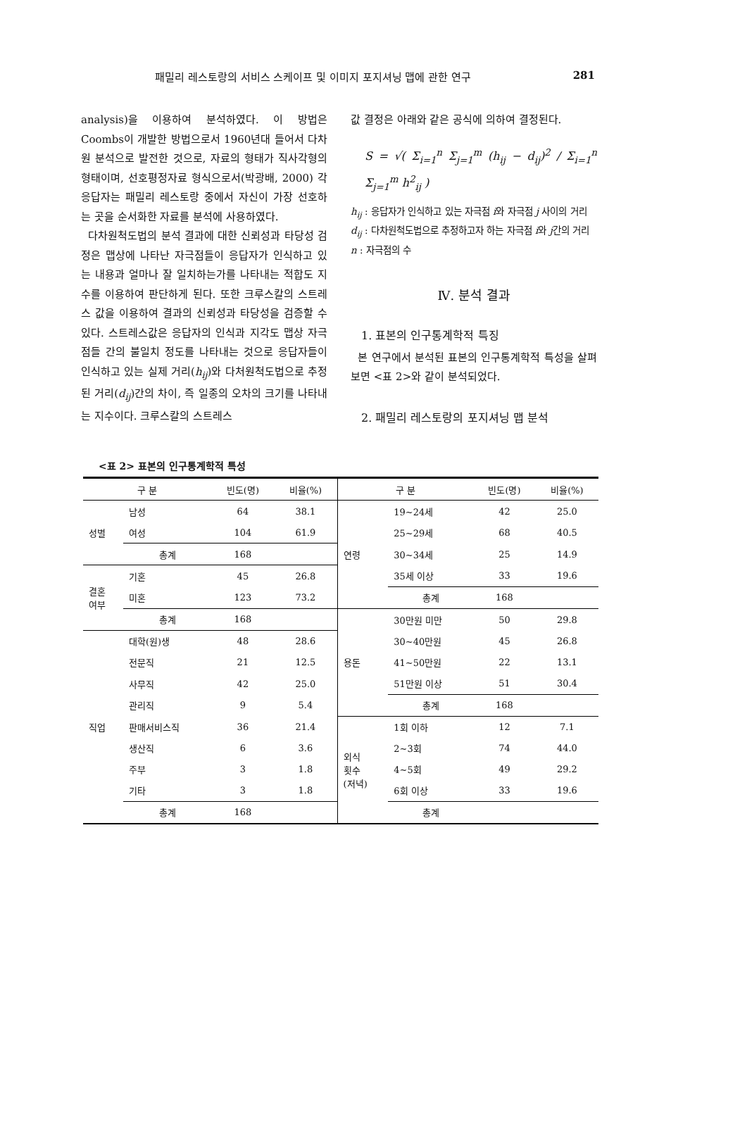패밀리 레스토랑의 서비스 스케이프 및 이미지 포지셔닝 맵에 관한 연구 281
analysis)을 이용하여 분석하였다. 이 방법은 Coombs이 개발한 방법으로서 1960년대 들어서 다차원 분석으로 발전한 것으로, 자료의 형태가 직사각형의 형태이며, 선호평정자료 형식으로서(박광배, 2000) 각 응답자는 패밀리 레스토랑 중에서 자신이 가장 선호하는 곳을 순서화한 자료를 분석에 사용하였다.
다차원척도법의 분석 결과에 대한 신뢰성과 타당성 검정은 맵상에 나타난 자극점들이 응답자가 인식하고 있는 내용과 얼마나 잘 일치하는가를 나타내는 적합도 지수를 이용하여 판단하게 된다. 또한 크루스칼의 스트레스 값을 이용하여 결과의 신뢰성과 타당성을 검증할 수 있다. 스트레스값은 응답자의 인식과 지각도 맵상 자극점들 간의 불일치 정도를 나타내는 것으로 응답자들이 인식하고 있는 실제 거리(h<sub>ij</sub>)와 다처원척도법으로 추정된 거리(d<sub>ij</sub>)간의 차이, 즉 일종의 오차의 크기를 나타내는 지수이다. 크루스칼의 스트레스
값 결정은 아래와 같은 공식에 의하여 결정된다.
S = √( Σ<sub>i=1</sub><sup>n</sup> Σ<sub>j=1</sub><sup>m</sup> (h<sub>ij</sub> − d<sub>ij</sub>)<sup>2</sup> / Σ<sub>i=1</sub><sup>n</sup> Σ<sub>j=1</sub><sup>m</sup> h<sup>2</sup><sub>ij</sub> )
h<sub>ij</sub> : 응답자가 인식하고 있는 자극점 i와 자극점 j 사이의 거리
d<sub>ij</sub> : 다차원척도법으로 추정하고자 하는 자극점 i와 j간의 거리
n : 자극점의 수
Ⅳ. 분석 결과
1. 표본의 인구통계학적 특징
본 연구에서 분석된 표본의 인구통계학적 특성을 살펴보면 <표 2>와 같이 분석되었다.
2. 패밀리 레스토랑의 포지셔닝 맵 분석
<표 2> 표본의 인구통계학적 특성
| 구 분 | | 빈도(명) | 비율(%) | 구 분 | | 빈도(명) | 비율(%) |
| --- | --- | --- | --- | --- | --- | --- | --- |
| 성별 | 남성 | 64 | 38.1 | 연령 | 19~24세 | 42 | 25.0 |
| | 여성 | 104 | 61.9 | | 25~29세 | 68 | 40.5 |
| | 총계 | 168 | | | 30~34세 | 25 | 14.9 |
| 결혼 여부 | 기혼 | 45 | 26.8 | | 35세 이상 | 33 | 19.6 |
| | 미혼 | 123 | 73.2 | | 총계 | 168 | |
| | 총계 | 168 | | 용돈 | 30만원 미만 | 50 | 29.8 |
| 직업 | 대학(원)생 | 48 | 28.6 | | 30~40만원 | 45 | 26.8 |
| | 전문직 | 21 | 12.5 | | 41~50만원 | 22 | 13.1 |
| | 사무직 | 42 | 25.0 | | 51만원 이상 | 51 | 30.4 |
| | 관리직 | 9 | 5.4 | | 총계 | 168 | |
| | 판매서비스직 | 36 | 21.4 | 외식 횟수 (저녁) | 1회 이하 | 12 | 7.1 |
| | 생산직 | 6 | 3.6 | | 2~3회 | 74 | 44.0 |
| | 주부 | 3 | 1.8 | | 4~5회 | 49 | 29.2 |
| | 기타 | 3 | 1.8 | | 6회 이상 | 33 | 19.6 |
| | 총계 | 168 | | | 총계 | | |